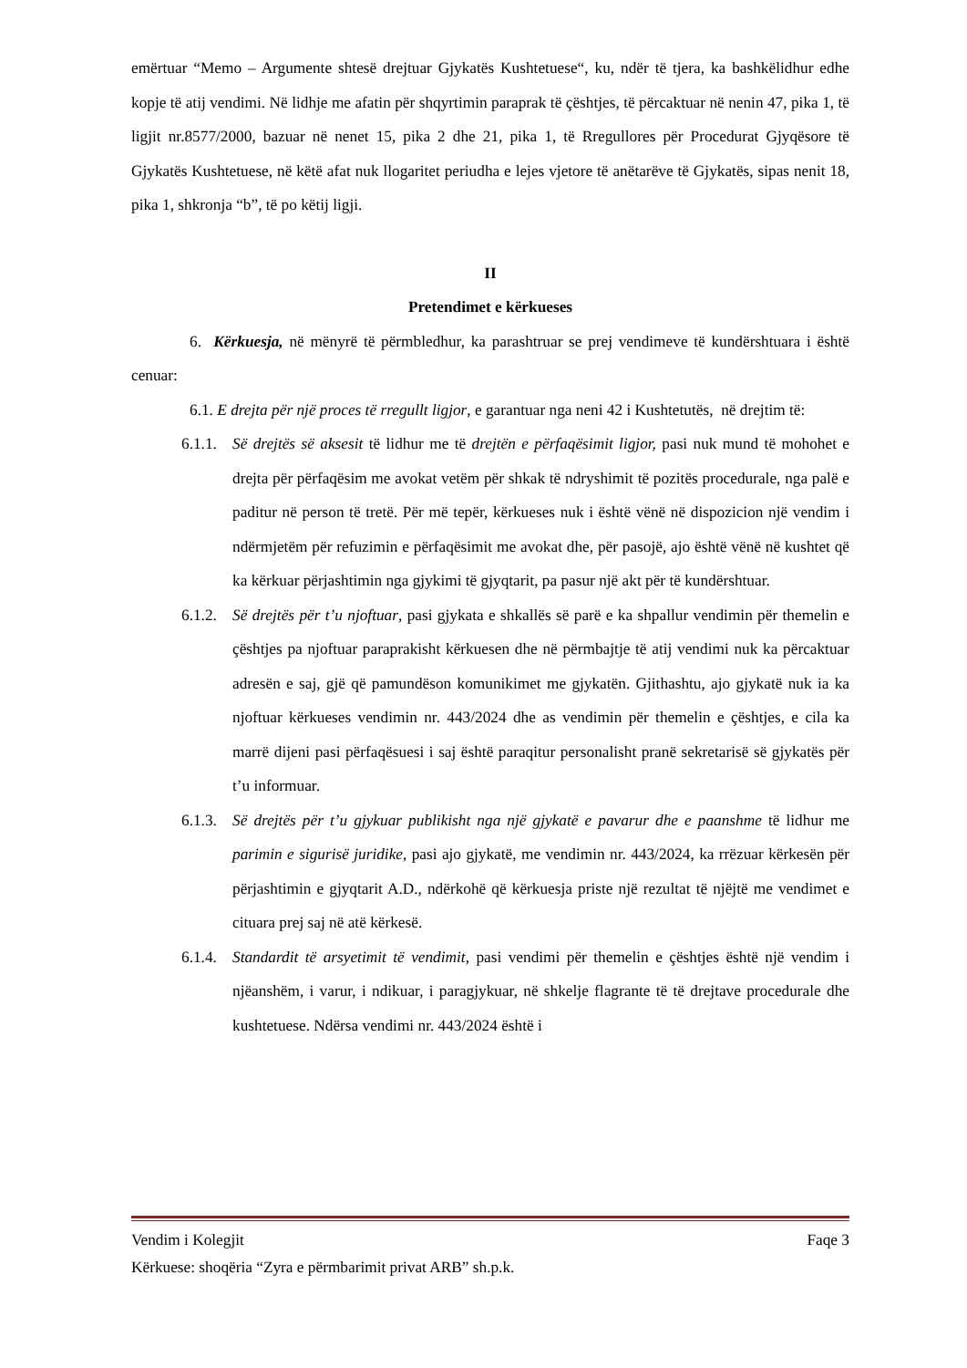emërtuar “Memo – Argumente shtesë drejtuar Gjykatës Kushtetuese“, ku, ndër të tjera, ka bashkëlidhur edhe kopje të atij vendimi. Në lidhje me afatin për shqyrtimin paraprak të çështjes, të përcaktuar në nenin 47, pika 1, të ligjit nr.8577/2000, bazuar në nenet 15, pika 2 dhe 21, pika 1, të Rregullores për Procedurat Gjyqësore të Gjykatës Kushtetuese, në këtë afat nuk llogaritet periudha e lejes vjetore të anëtarëve të Gjykatës, sipas nenit 18, pika 1, shkronja “b”, të po këtij ligji.
II
Pretendimet e kërkueses
6. Kërkuesja, në mënyrë të përmbledhur, ka parashtruar se prej vendimeve të kundërshtuara i është cenuar:
6.1. E drejta për një proces të rregullt ligjor, e garantuar nga neni 42 i Kushtetutës, në drejtim të:
6.1.1.
Së drejtës së aksesit të lidhur me të drejtën e përfaqësimit ligjor, pasi nuk mund të mohohet e drejta për përfaqësim me avokat vetëm për shkak të ndryshimit të pozitës procedurale, nga palë e paditur në person të tretë. Për më tepër, kërkueses nuk i është vënë në dispozicion një vendim i ndërmjetëm për refuzimin e përfaqësimit me avokat dhe, për pasojë, ajo është vënë në kushtet që ka kërkuar përjashtimin nga gjykimi të gjyqtarit, pa pasur një akt për të kundërshtuar.
6.1.2.
Së drejtës për t’u njoftuar, pasi gjykata e shkallës së parë e ka shpallur vendimin për themelin e çështjes pa njoftuar paraprakisht kërkuesen dhe në përmbajtje të atij vendimi nuk ka përcaktuar adresën e saj, gjë që pamundëson komunikimet me gjykatën. Gjithashtu, ajo gjykatë nuk ia ka njoftuar kërkueses vendimin nr. 443/2024 dhe as vendimin për themelin e çështjes, e cila ka marrë dijeni pasi përfaqësuesi i saj është paraqitur personalisht pranë sekretarisë së gjykatës për t’u informuar.
6.1.3.
Së drejtës për t’u gjykuar publikisht nga një gjykatë e pavarur dhe e paanshme të lidhur me parimin e sigurisë juridike, pasi ajo gjykatë, me vendimin nr. 443/2024, ka rrëzuar kërkesën për përjashtimin e gjyqtarit A.D., ndërkohë që kërkuesja priste një rezultat të njëjtë me vendimet e cituara prej saj në atë kërkesë.
6.1.4.
Standardit të arsyetimit të vendimit, pasi vendimi për themelin e çështjes është një vendim i njëanshëm, i varur, i ndikuar, i paragjykuar, në shkelje flagrante të të drejtave procedurale dhe kushtetuese. Ndërsa vendimi nr. 443/2024 është i
Vendim i Kolegjit Faqe 3
Kërkuese: shoqëria “Zyra e përmbarimit privat ARB” sh.p.k.